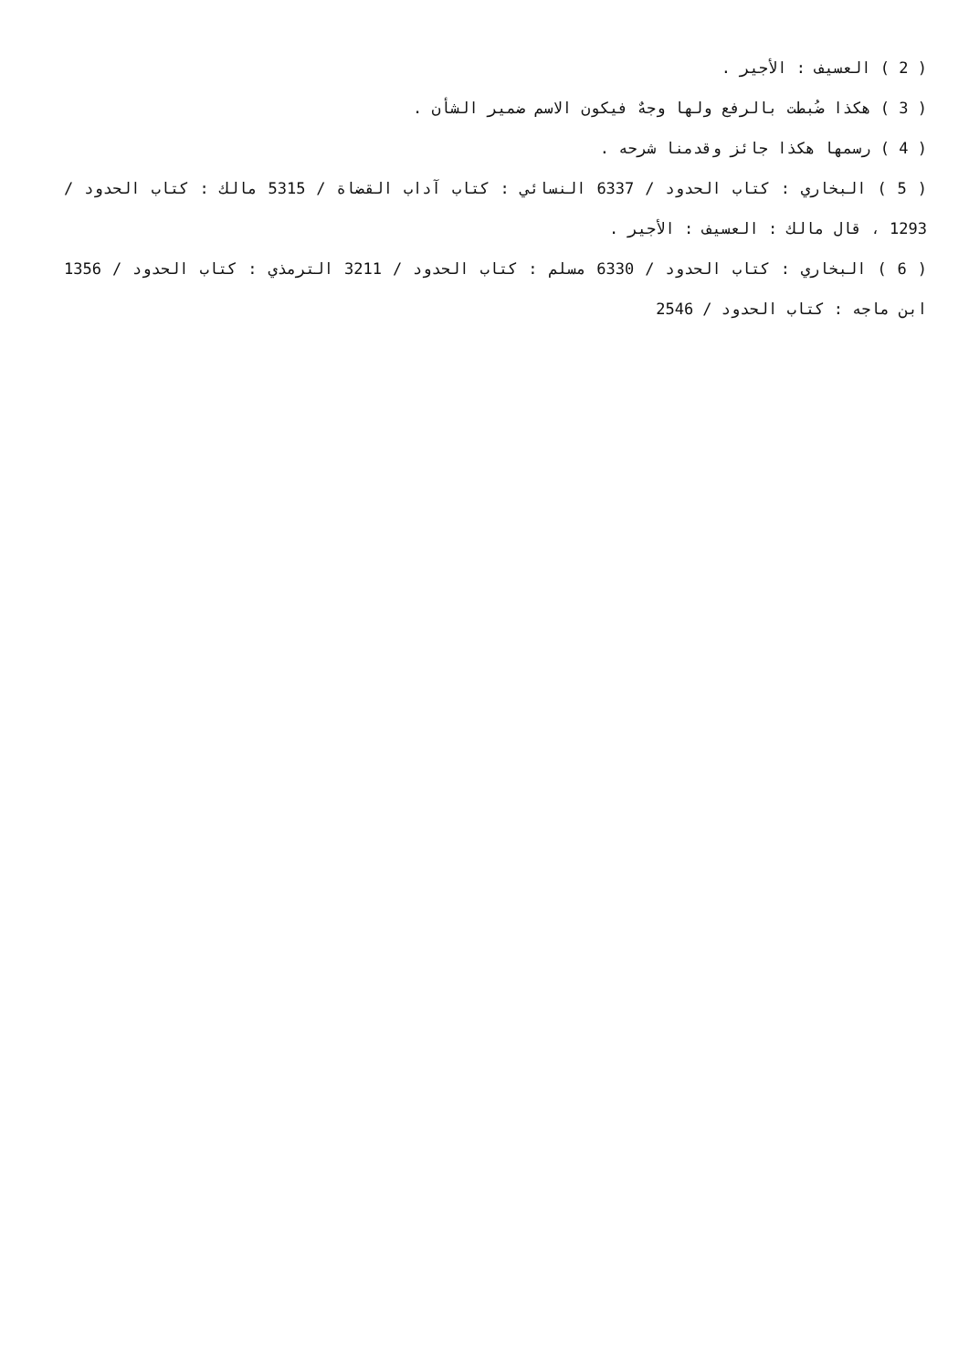( 2 ) العسيف : الأجير .
( 3 ) هكذا ضُبطت بالرفع ولها وجهٌ فيكون الاسم ضمير الشأن .
( 4 ) رسمها هكذا جائز وقدمنا شرحه .
( 5 ) البخاري : كتاب الحدود / 6337 النسائي : كتاب آداب القضاة / 5315 مالك : كتاب الحدود / 1293 ، قال مالك : العسيف : الأجير .
( 6 ) البخاري : كتاب الحدود / 6330 مسلم : كتاب الحدود / 3211 الترمذي : كتاب الحدود / 1356 ابن ماجه : كتاب الحدود / 2546